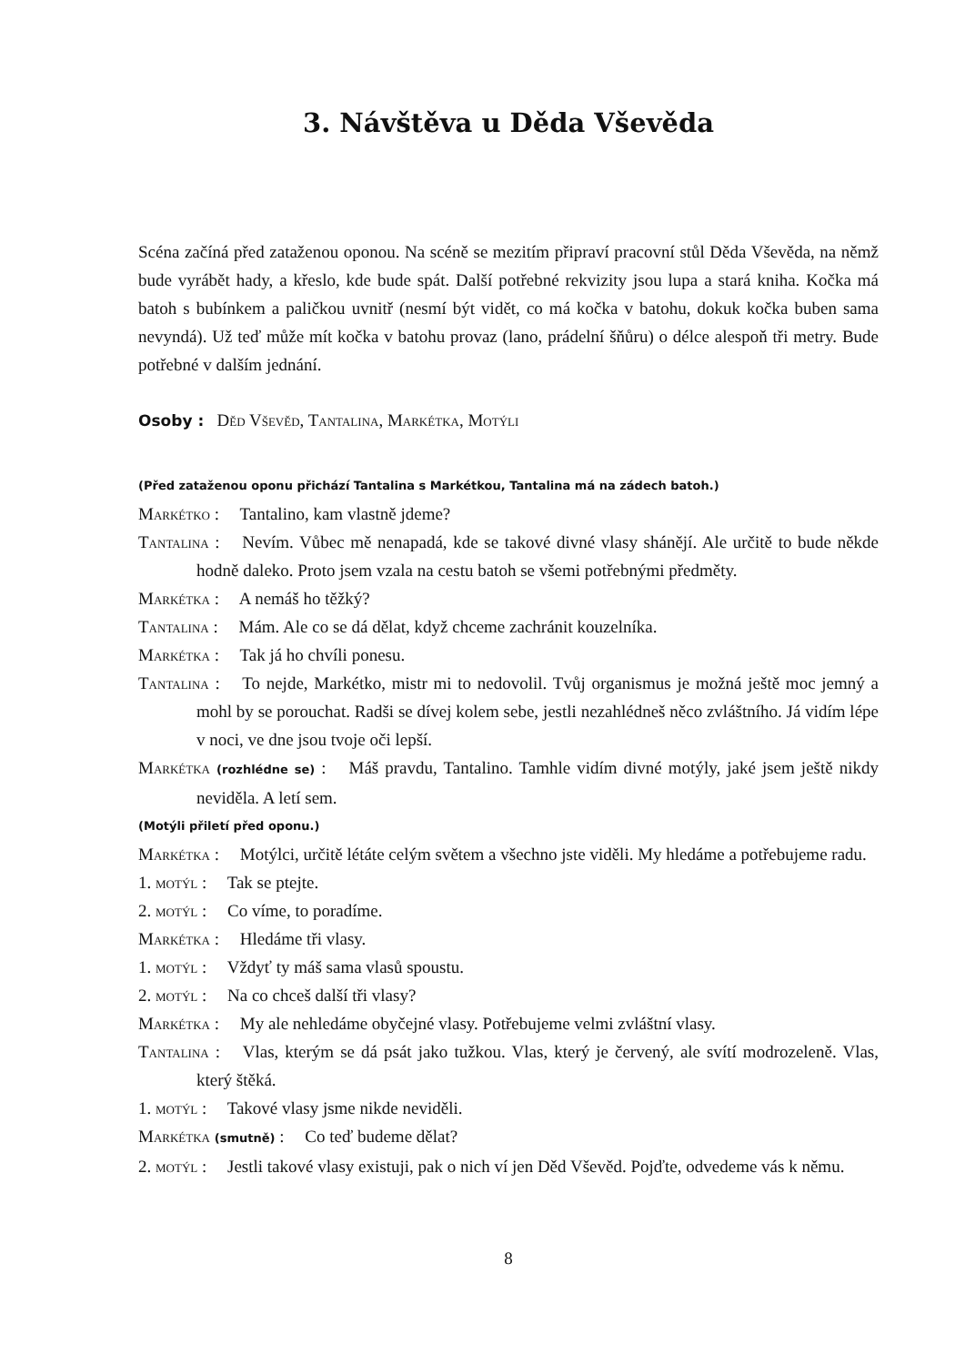3. Návštěva u Děda Vševěda
Scéna začíná před zataženou oponou. Na scéně se mezitím připraví pracovní stůl Děda Vševěda, na němž bude vyrábět hady, a křeslo, kde bude spát. Další potřebné rekvizity jsou lupa a stará kniha. Kočka má batoh s bubínkem a paličkou uvnitř (nesmí být vidět, co má kočka v batohu, dokuk kočka buben sama nevyndá). Už teď může mít kočka v batohu provaz (lano, prádelní šňůru) o délce alespoň tři metry. Bude potřebné v dalším jednání.
Osoby : Děd Vševěd, Tantalina, Markétka, Motýli
(Před zataženou oponu přichází Tantalina s Markétkou, Tantalina má na zádech batoh.)
Markétko : Tantalino, kam vlastně jdeme?
Tantalina : Nevím. Vůbec mě nenapadá, kde se takové divné vlasy shánějí. Ale určitě to bude někde hodně daleko. Proto jsem vzala na cestu batoh se všemi potřebnými předměty.
Markétka : A nemáš ho těžký?
Tantalina : Mám. Ale co se dá dělat, když chceme zachránit kouzelníka.
Markétka : Tak já ho chvíli ponesu.
Tantalina : To nejde, Markétko, mistr mi to nedovolil. Tvůj organismus je možná ještě moc jemný a mohl by se porouchat. Radši se dívej kolem sebe, jestli nezahlédneš něco zvláštního. Já vidím lépe v noci, ve dne jsou tvoje oči lepší.
Markétka (rozhlédne se) : Máš pravdu, Tantalino. Tamhle vidím divné motýly, jaké jsem ještě nikdy neviděla. A letí sem.
(Motýli přiletí před oponu.)
Markétka : Motýlci, určitě létáte celým světem a všechno jste viděli. My hledáme a potřebujeme radu.
1. motýl : Tak se ptejte.
2. motýl : Co víme, to poradíme.
Markétka : Hledáme tři vlasy.
1. motýl : Vždyť ty máš sama vlasů spoustu.
2. motýl : Na co chceš další tři vlasy?
Markétka : My ale nehledáme obyčejné vlasy. Potřebujeme velmi zvláštní vlasy.
Tantalina : Vlas, kterým se dá psát jako tužkou. Vlas, který je červený, ale svítí modrozeleně. Vlas, který štěká.
1. motýl : Takové vlasy jsme nikde neviděli.
Markétka (smutně) : Co teď budeme dělat?
2. motýl : Jestli takové vlasy existuji, pak o nich ví jen Děd Vševěd. Pojďte, odvedeme vás k němu.
8